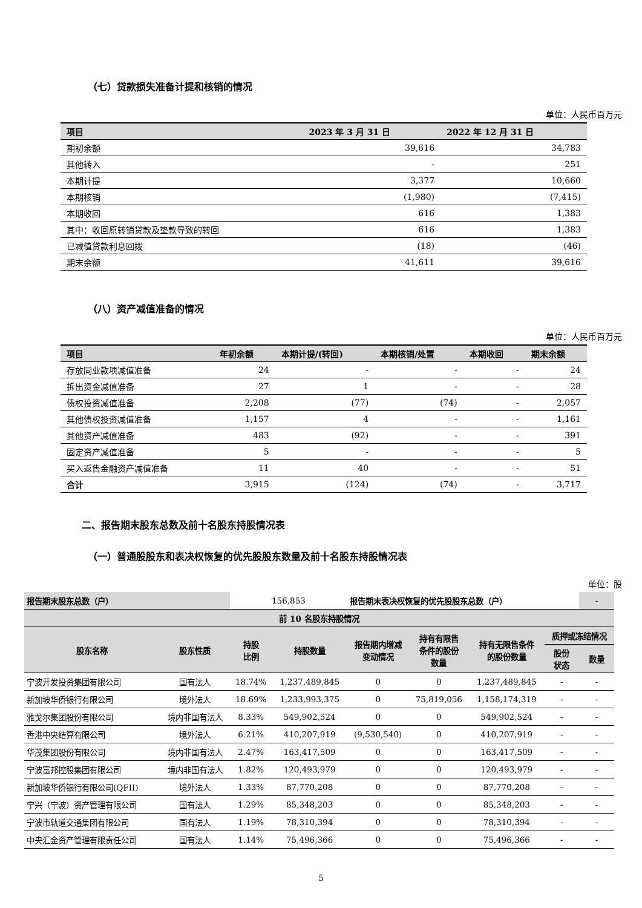（七）贷款损失准备计提和核销的情况
单位：人民币百万元
| 项目 | 2023 年 3 月 31 日 | 2022 年 12 月 31 日 |
| --- | --- | --- |
| 期初余额 | 39,616 | 34,783 |
| 其他转入 | - | 251 |
| 本期计提 | 3,377 | 10,660 |
| 本期核销 | (1,980) | (7,415) |
| 本期收回 | 616 | 1,383 |
| 其中：收回原转销贷款及垫款导致的转回 | 616 | 1,383 |
| 已减值贷款利息回拨 | (18) | (46) |
| 期末余额 | 41,611 | 39,616 |
（八）资产减值准备的情况
单位：人民币百万元
| 项目 | 年初余额 | 本期计提/(转回) | 本期核销/处置 | 本期收回 | 期末余额 |
| --- | --- | --- | --- | --- | --- |
| 存放同业款项减值准备 | 24 | - | - | - | 24 |
| 拆出资金减值准备 | 27 | 1 | - | - | 28 |
| 债权投资减值准备 | 2,208 | (77) | (74) | - | 2,057 |
| 其他债权投资减值准备 | 1,157 | 4 | - | - | 1,161 |
| 其他资产减值准备 | 483 | (92) | - | - | 391 |
| 固定资产减值准备 | 5 | - | - | - | 5 |
| 买入返售金融资产减值准备 | 11 | 40 | - | - | 51 |
| 合计 | 3,915 | (124) | (74) | - | 3,717 |
二、报告期末股东总数及前十名股东持股情况表
（一）普通股股东和表决权恢复的优先股股东数量及前十名股东持股情况表
单位：股
| 报告期末股东总数（户） | | 156,853 | | 报告期末表决权恢复的优先股股东总数（户） | | | | - |
| 前 10 名股东持股情况 | | | | | | | | |
| 股东名称 | 股东性质 | 持股 比例 | 持股数量 | 报告期内增减 变动情况 | 持有有限售 条件的股份 数量 | 持有无限售条件 的股份数量 | 质押或冻结情况 | |
| | | | | | | | 股份 状态 | 数量 |
| 宁波开发投资集团有限公司 | 国有法人 | 18.74% | 1,237,489,845 | 0 | 0 | 1,237,489,845 | - | - |
| 新加坡华侨银行有限公司 | 境外法人 | 18.69% | 1,233,993,375 | 0 | 75,819,056 | 1,158,174,319 | - | - |
| 雅戈尔集团股份有限公司 | 境内非国有法人 | 8.33% | 549,902,524 | 0 | 0 | 549,902,524 | - | - |
| 香港中央结算有限公司 | 境外法人 | 6.21% | 410,207,919 | (9,530,540) | 0 | 410,207,919 | - | - |
| 华茂集团股份有限公司 | 境内非国有法人 | 2.47% | 163,417,509 | 0 | 0 | 163,417,509 | - | - |
| 宁波富邦控股集团有限公司 | 境内非国有法人 | 1.82% | 120,493,979 | 0 | 0 | 120,493,979 | - | - |
| 新加坡华侨银行有限公司(QFII) | 境外法人 | 1.33% | 87,770,208 | 0 | 0 | 87,770,208 | - | - |
| 宁兴（宁波）资产管理有限公司 | 国有法人 | 1.29% | 85,348,203 | 0 | 0 | 85,348,203 | - | - |
| 宁波市轨道交通集团有限公司 | 国有法人 | 1.19% | 78,310,394 | 0 | 0 | 78,310,394 | - | - |
| 中央汇金资产管理有限责任公司 | 国有法人 | 1.14% | 75,496,366 | 0 | 0 | 75,496,366 | - | - |
5